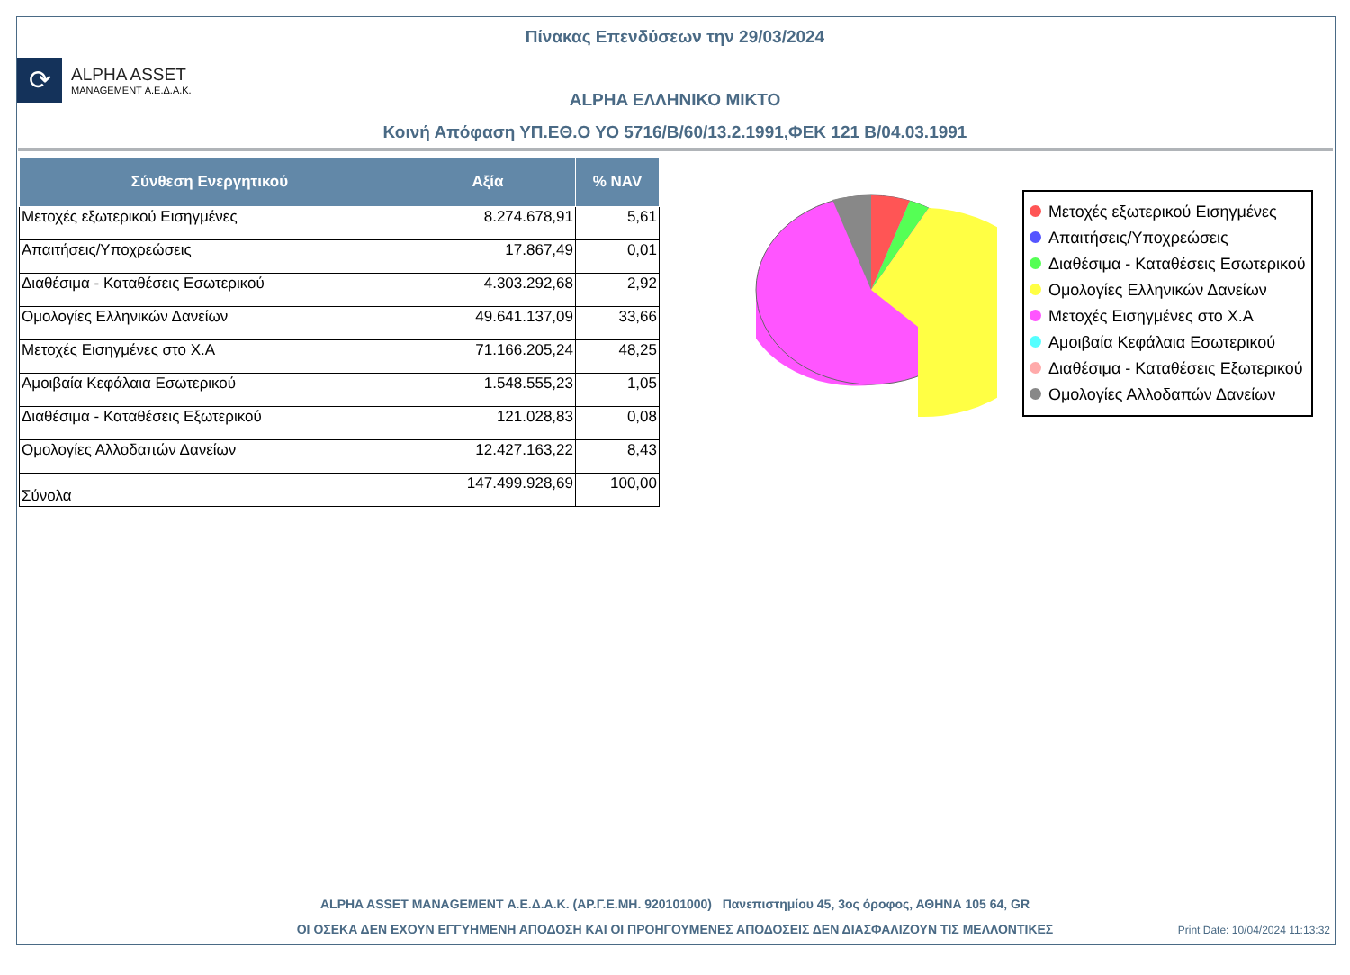Πίνακας Επενδύσεων την 29/03/2024
⟳
ALPHA ASSET
MANAGEMENT Α.Ε.Δ.Α.Κ.
ALPHA ΕΛΛΗΝΙΚΟ ΜΙΚΤΟ
Κοινή Απόφαση ΥΠ.ΕΘ.Ο ΥΟ 5716/Β/60/13.2.1991,ΦΕΚ 121 Β/04.03.1991
| Σύνθεση Ενεργητικού | Αξία | % NAV |
| --- | --- | --- |
| Μετοχές εξωτερικού Εισηγμένες | 8.274.678,91 | 5,61 |
| Απαιτήσεις/Υποχρεώσεις | 17.867,49 | 0,01 |
| Διαθέσιμα - Καταθέσεις Εσωτερικού | 4.303.292,68 | 2,92 |
| Ομολογίες Ελληνικών Δανείων | 49.641.137,09 | 33,66 |
| Μετοχές Εισηγμένες στο Χ.Α | 71.166.205,24 | 48,25 |
| Αμοιβαία Κεφάλαια Εσωτερικού | 1.548.555,23 | 1,05 |
| Διαθέσιμα - Καταθέσεις Εξωτερικού | 121.028,83 | 0,08 |
| Ομολογίες Αλλοδαπών Δανείων | 12.427.163,22 | 8,43 |
| Σύνολα | 147.499.928,69 | 100,00 |
Μετοχές εξωτερικού Εισηγμένες
Απαιτήσεις/Υποχρεώσεις
Διαθέσιμα - Καταθέσεις Εσωτερικού
Ομολογίες Ελληνικών Δανείων
Μετοχές Εισηγμένες στο Χ.Α
Αμοιβαία Κεφάλαια Εσωτερικού
Διαθέσιμα - Καταθέσεις Εξωτερικού
Ομολογίες Αλλοδαπών Δανείων
ALPHA ASSET MANAGEMENT Α.Ε.Δ.Α.Κ. (ΑΡ.Γ.Ε.ΜΗ. 920101000) Πανεπιστημίου 45, 3ος όροφος, ΑΘΗΝΑ 105 64, GR
ΟΙ ΟΣΕΚΑ ΔΕΝ ΕΧΟΥΝ ΕΓΓΥΗΜΕΝΗ ΑΠΟΔΟΣΗ ΚΑΙ ΟΙ ΠΡΟΗΓΟΥΜΕΝΕΣ ΑΠΟΔΟΣΕΙΣ ΔΕΝ ΔΙΑΣΦΑΛΙΖΟΥΝ ΤΙΣ ΜΕΛΛΟΝΤΙΚΕΣ
Print Date: 10/04/2024 11:13:32